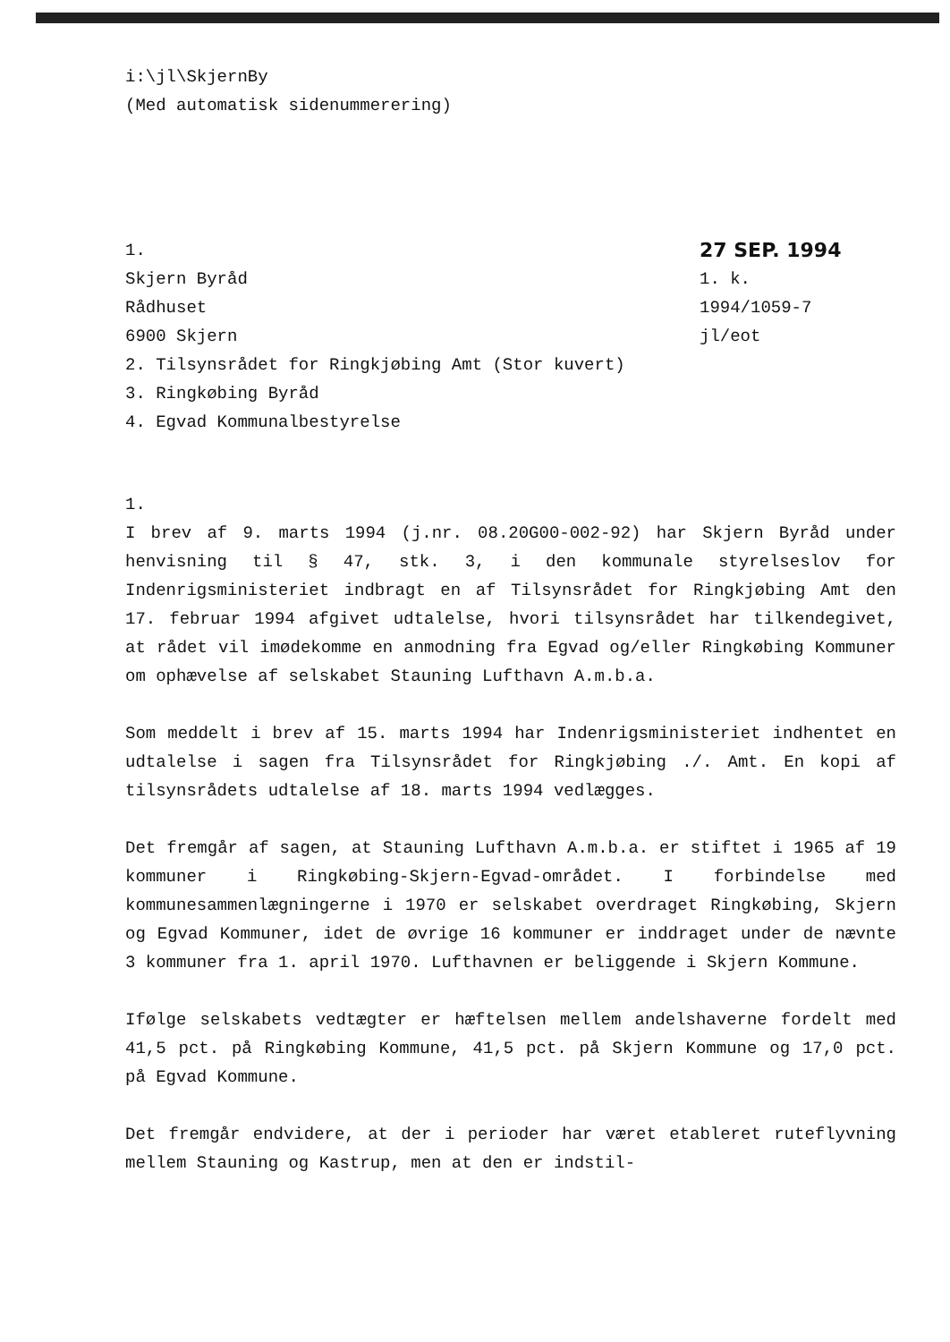i:\jl\SkjernBy
(Med automatisk sidenummerering)
1.
Skjern Byråd
Rådhuset
6900 Skjern
2. Tilsynsrådet for Ringkjøbing Amt (Stor kuvert)
3. Ringkøbing Byråd
4. Egvad Kommunalbestyrelse
27 SEP. 1994
1. k.
1994/1059-7
jl/eot
1.
I brev af 9. marts 1994 (j.nr. 08.20G00-002-92) har Skjern Byråd under henvisning til § 47, stk. 3, i den kommunale styrelseslov for Indenrigsministeriet indbragt en af Tilsynsrådet for Ringkjøbing Amt den 17. februar 1994 afgivet udtalelse, hvori tilsynsrådet har tilkendegivet, at rådet vil imødekomme en anmodning fra Egvad og/eller Ringkøbing Kommuner om ophævelse af selskabet Stauning Lufthavn A.m.b.a.
Som meddelt i brev af 15. marts 1994 har Indenrigsministeriet indhentet en udtalelse i sagen fra Tilsynsrådet for Ringkjøbing ./. Amt. En kopi af tilsynsrådets udtalelse af 18. marts 1994 vedlægges.
Det fremgår af sagen, at Stauning Lufthavn A.m.b.a. er stiftet i 1965 af 19 kommuner i Ringkøbing-Skjern-Egvad-området. I forbindelse med kommunesammenlægningerne i 1970 er selskabet overdraget Ringkøbing, Skjern og Egvad Kommuner, idet de øvrige 16 kommuner er inddraget under de nævnte 3 kommuner fra 1. april 1970. Lufthavnen er beliggende i Skjern Kommune.
Ifølge selskabets vedtægter er hæftelsen mellem andelshaverne fordelt med 41,5 pct. på Ringkøbing Kommune, 41,5 pct. på Skjern Kommune og 17,0 pct. på Egvad Kommune.
Det fremgår endvidere, at der i perioder har været etableret ruteflyvning mellem Stauning og Kastrup, men at den er indstil-